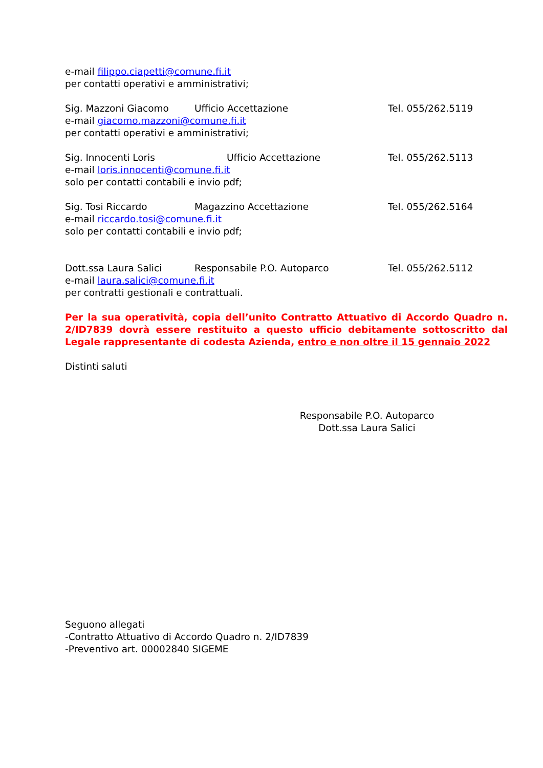e-mail filippo.ciapetti@comune.fi.it
per contatti operativi e amministrativi;
Sig. Mazzoni Giacomo Ufficio Accettazione Tel. 055/262.5119
e-mail giacomo.mazzoni@comune.fi.it
per contatti operativi e amministrativi;
Sig. Innocenti Loris Ufficio Accettazione Tel. 055/262.5113
e-mail loris.innocenti@comune.fi.it
solo per contatti contabili e invio pdf;
Sig. Tosi Riccardo Magazzino Accettazione Tel. 055/262.5164
e-mail riccardo.tosi@comune.fi.it
solo per contatti contabili e invio pdf;
Dott.ssa Laura Salici Responsabile P.O. Autoparco Tel. 055/262.5112
e-mail laura.salici@comune.fi.it
per contratti gestionali e contrattuali.
Per la sua operatività, copia dell’unito Contratto Attuativo di Accordo Quadro n. 2/ID7839 dovrà essere restituito a questo ufficio debitamente sottoscritto dal Legale rappresentante di codesta Azienda, entro e non oltre il 15 gennaio 2022
Distinti saluti
Responsabile P.O. Autoparco
Dott.ssa Laura Salici
Seguono allegati
-Contratto Attuativo di Accordo Quadro n. 2/ID7839
-Preventivo art. 00002840 SIGEME